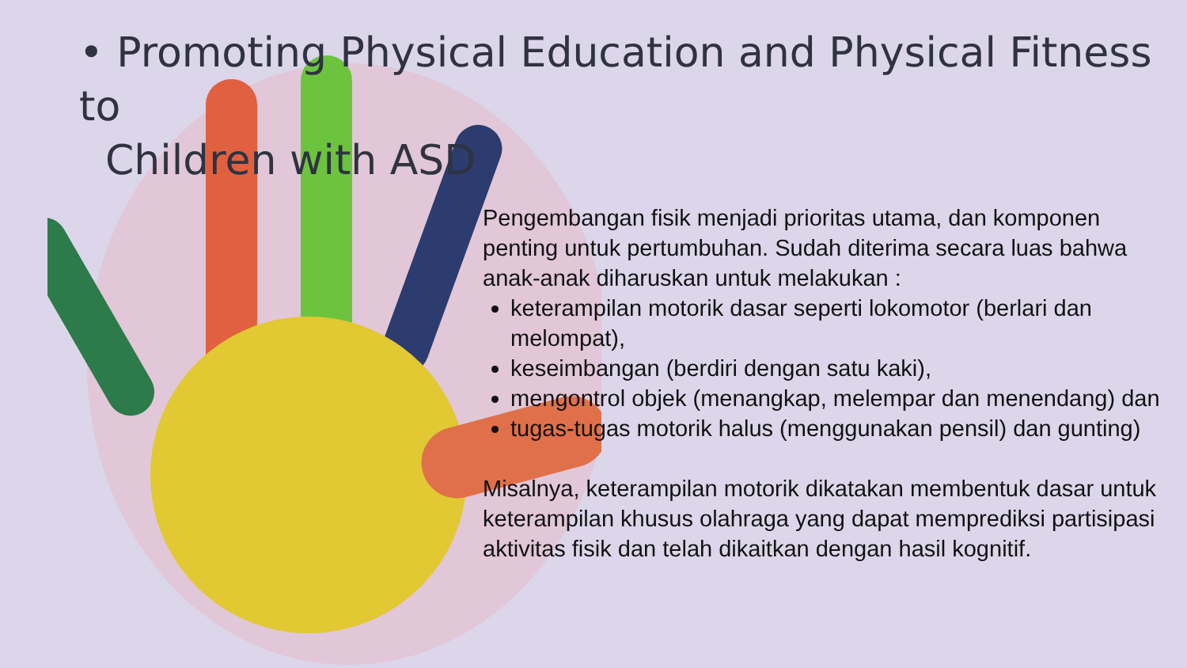• Promoting Physical Education and Physical Fitness to
Children with ASD
Pengembangan fisik menjadi prioritas utama, dan komponen penting untuk pertumbuhan. Sudah diterima secara luas bahwa anak-anak diharuskan untuk melakukan :
keterampilan motorik dasar seperti lokomotor (berlari dan melompat),
keseimbangan (berdiri dengan satu kaki),
mengontrol objek (menangkap, melempar dan menendang) dan
tugas-tugas motorik halus (menggunakan pensil) dan gunting)
Misalnya, keterampilan motorik dikatakan membentuk dasar untuk keterampilan khusus olahraga yang dapat memprediksi partisipasi aktivitas fisik dan telah dikaitkan dengan hasil kognitif.